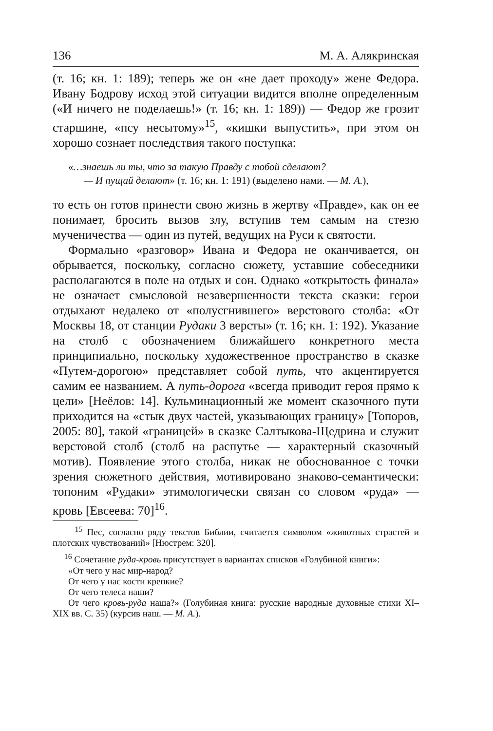136 М. А. Алякринская
(т. 16; кн. 1: 189); теперь же он «не дает проходу» жене Федора. Ивану Бодрову исход этой ситуации видится вполне определенным («И ничего не поделаешь!» (т. 16; кн. 1: 189)) — Федор же грозит старшине, «псу несытому»<sup>15</sup>, «кишки выпустить», при этом он хорошо сознает последствия такого поступка:
«…знаешь ли ты, что за такую Правду с тобой сделают?
— И пущай делают» (т. 16; кн. 1: 191) (выделено нами. — М. А.),
то есть он готов принести свою жизнь в жертву «Правде», как он ее понимает, бросить вызов злу, вступив тем самым на стезю мученичества — один из путей, ведущих на Руси к святости.
Формально «разговор» Ивана и Федора не оканчивается, он обрывается, поскольку, согласно сюжету, уставшие собеседники располагаются в поле на отдых и сон. Однако «открытость финала» не означает смысловой незавершенности текста сказки: герои отдыхают недалеко от «полусгнившего» верстового столба: «От Москвы 18, от станции Рудаки 3 версты» (т. 16; кн. 1: 192). Указание на столб с обозначением ближайшего конкретного места принципиально, поскольку художественное пространство в сказке «Путем-дорогою» представляет собой путь, что акцентируется самим ее названием. А путь-дорога «всегда приводит героя прямо к цели» [Неёлов: 14]. Кульминационный же момент сказочного пути приходится на «стык двух частей, указывающих границу» [Топоров, 2005: 80], такой «границей» в сказке Салтыкова-Щедрина и служит верстовой столб (столб на распутье — характерный сказочный мотив). Появление этого столба, никак не обоснованное с точки зрения сюжетного действия, мотивировано знаково-семантически: топоним «Рудаки» этимологически связан со словом «руда» — кровь [Евсеева: 70]<sup>16</sup>.
<sup>15</sup> Пес, согласно ряду текстов Библии, считается символом «животных страстей и плотских чувствований» [Нюстрем: 320].
<sup>16</sup> Сочетание руда-кровь присутствует в вариантах списков «Голубиной книги»:
«От чего у нас мир-народ?
От чего у нас кости крепкие?
От чего телеса наши?
От чего кровь-руда наша?» (Голубиная книга: русские народные духовные стихи XI–XIX вв. С. 35) (курсив наш. — М. А.).